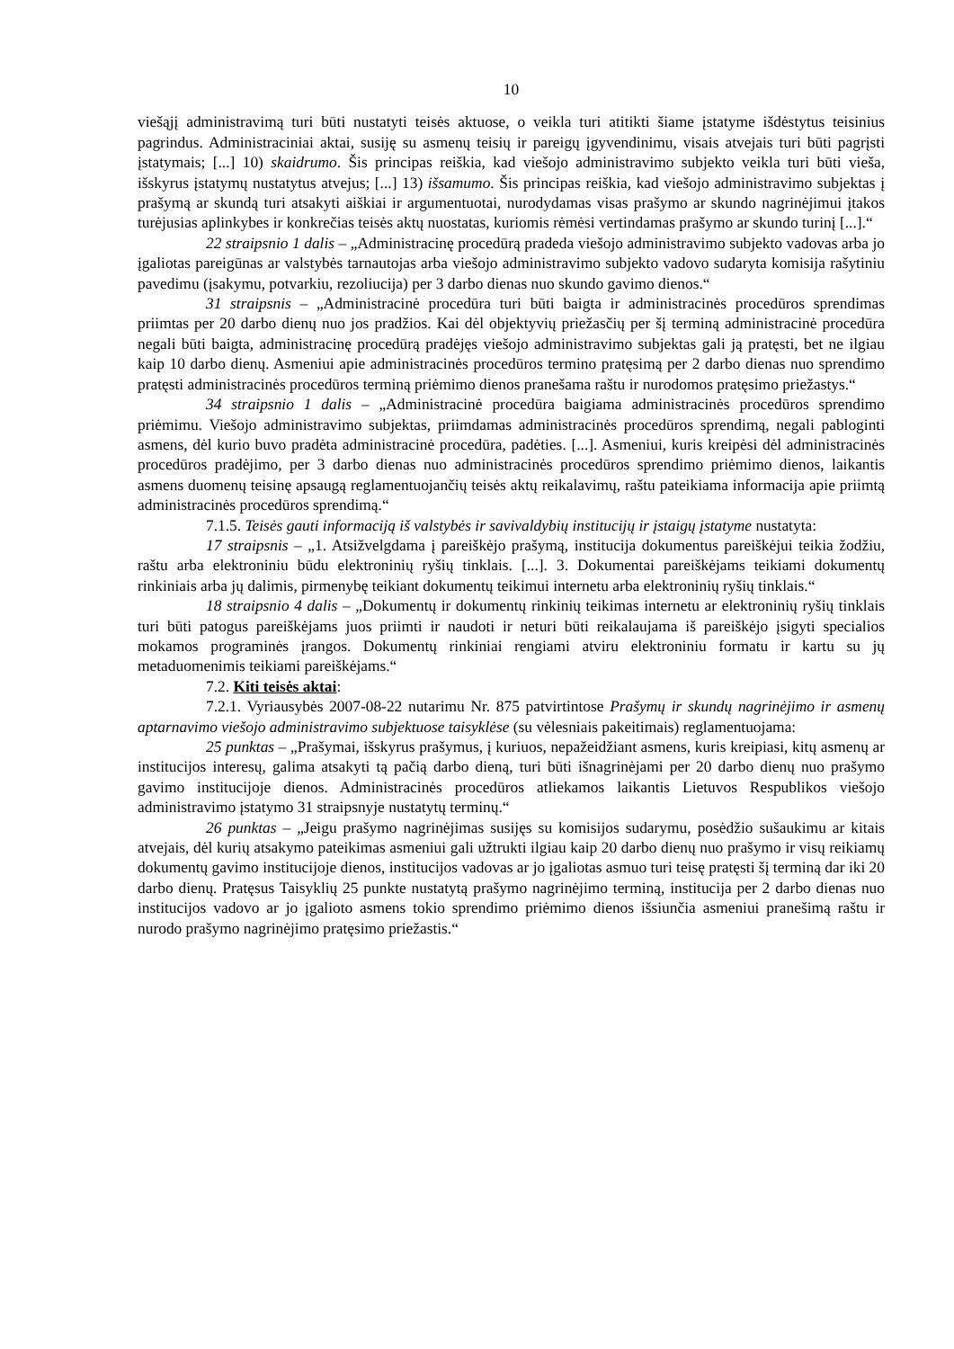10
viešąjį administravimą turi būti nustatyti teisės aktuose, o veikla turi atitikti šiame įstatyme išdėstytus teisinius pagrindus. Administraciniai aktai, susiję su asmenų teisių ir pareigų įgyvendinimu, visais atvejais turi būti pagrįsti įstatymais; [...] 10) skaidrumo. Šis principas reiškia, kad viešojo administravimo subjekto veikla turi būti vieša, išskyrus įstatymų nustatytus atvejus; [...] 13) išsamumo. Šis principas reiškia, kad viešojo administravimo subjektas į prašymą ar skundą turi atsakyti aiškiai ir argumentuotai, nurodydamas visas prašymo ar skundo nagrinėjimui įtakos turėjusias aplinkybes ir konkrečias teisės aktų nuostatas, kuriomis rėmėsi vertindamas prašymo ar skundo turinį [...].“
22 straipsnio 1 dalis – „Administracinę procedūrą pradeda viešojo administravimo subjekto vadovas arba jo įgaliotas pareigūnas ar valstybės tarnautojas arba viešojo administravimo subjekto vadovo sudaryta komisija rašytiniu pavedimu (įsakymu, potvarkiu, rezoliucija) per 3 darbo dienas nuo skundo gavimo dienos.“
31 straipsnis – „Administracinė procedūra turi būti baigta ir administracinės procedūros sprendimas priimtas per 20 darbo dienų nuo jos pradžios. Kai dėl objektyvių priežasčių per šį terminą administracinė procedūra negali būti baigta, administracinę procedūrą pradėjęs viešojo administravimo subjektas gali ją pratęsti, bet ne ilgiau kaip 10 darbo dienų. Asmeniui apie administracinės procedūros termino pratęsimą per 2 darbo dienas nuo sprendimo pratęsti administracinės procedūros terminą priėmimo dienos pranešama raštu ir nurodomos pratęsimo priežastys.“
34 straipsnio 1 dalis – „Administracinė procedūra baigiama administracinės procedūros sprendimo priėmimu. Viešojo administravimo subjektas, priimdamas administracinės procedūros sprendimą, negali pabloginti asmens, dėl kurio buvo pradėta administracinė procedūra, padėties. [...]. Asmeniui, kuris kreipėsi dėl administracinės procedūros pradėjimo, per 3 darbo dienas nuo administracinės procedūros sprendimo priėmimo dienos, laikantis asmens duomenų teisinę apsaugą reglamentuojančių teisės aktų reikalavimų, raštu pateikiama informacija apie priimtą administracinės procedūros sprendimą.“
7.1.5. Teisės gauti informaciją iš valstybės ir savivaldybių institucijų ir įstaigų įstatyme nustatyta:
17 straipsnis – „1. Atsižvelgdama į pareiškėjo prašymą, institucija dokumentus pareiškėjui teikia žodžiu, raštu arba elektroniniu būdu elektroninių ryšių tinklais. [...]. 3. Dokumentai pareiškėjams teikiami dokumentų rinkiniais arba jų dalimis, pirmenybę teikiant dokumentų teikimui internetu arba elektroninių ryšių tinklais.“
18 straipsnio 4 dalis – „Dokumentų ir dokumentų rinkinių teikimas internetu ar elektroninių ryšių tinklais turi būti patogus pareiškėjams juos priimti ir naudoti ir neturi būti reikalaujama iš pareiškėjo įsigyti specialios mokamos programinės įrangos. Dokumentų rinkiniai rengiami atviru elektroniniu formatu ir kartu su jų metaduomenimis teikiami pareiškėjams.“
7.2. Kiti teisės aktai:
7.2.1. Vyriausybės 2007-08-22 nutarimu Nr. 875 patvirtintose Prašymų ir skundų nagrinėjimo ir asmenų aptarnavimo viešojo administravimo subjektuose taisyklėse (su vėlesniais pakeitimais) reglamentuojama:
25 punktas – „Prašymai, išskyrus prašymus, į kuriuos, nepažeidžiant asmens, kuris kreipiasi, kitų asmenų ar institucijos interesų, galima atsakyti tą pačią darbo dieną, turi būti išnagrinėjami per 20 darbo dienų nuo prašymo gavimo institucijoje dienos. Administracinės procedūros atliekamos laikantis Lietuvos Respublikos viešojo administravimo įstatymo 31 straipsnyje nustatytų terminų.“
26 punktas – „Jeigu prašymo nagrinėjimas susijęs su komisijos sudarymu, posėdžio sušaukimu ar kitais atvejais, dėl kurių atsakymo pateikimas asmeniui gali užtrukti ilgiau kaip 20 darbo dienų nuo prašymo ir visų reikiamų dokumentų gavimo institucijoje dienos, institucijos vadovas ar jo įgaliotas asmuo turi teisę pratęsti šį terminą dar iki 20 darbo dienų. Pratęsus Taisyklių 25 punkte nustatytą prašymo nagrinėjimo terminą, institucija per 2 darbo dienas nuo institucijos vadovo ar jo įgalioto asmens tokio sprendimo priėmimo dienos išsiunčia asmeniui pranešimą raštu ir nurodo prašymo nagrinėjimo pratęsimo priežastis.“